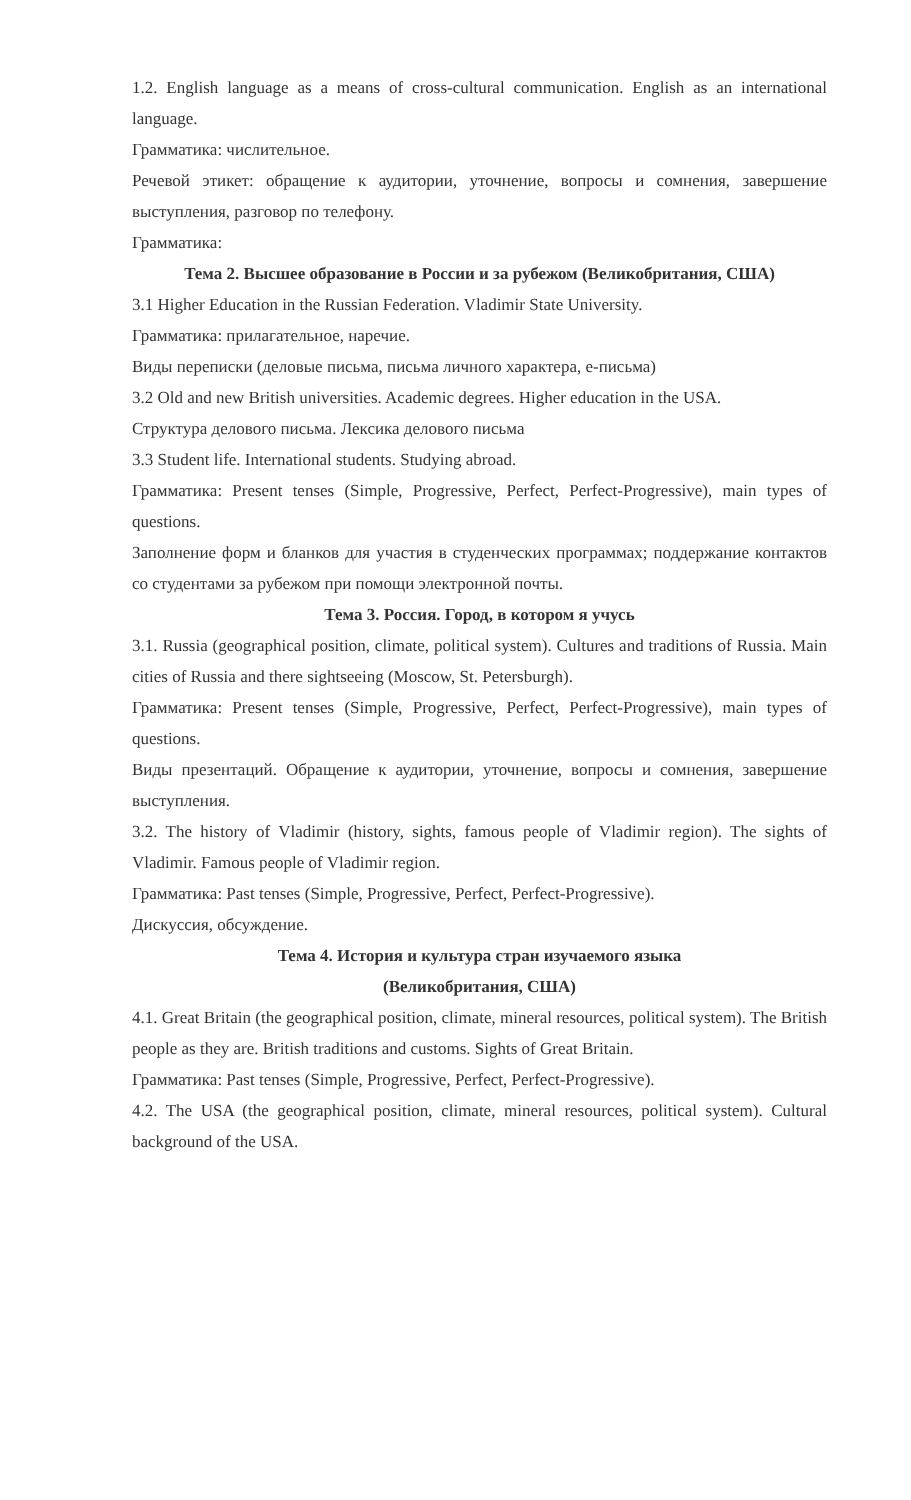1.2. English language as a means of cross-cultural communication. English as an international language.
Грамматика: числительное.
Речевой этикет: обращение к аудитории, уточнение, вопросы и сомнения, завершение выступления, разговор по телефону.
Грамматика:
Тема 2. Высшее образование в России и за рубежом (Великобритания, США)
3.1 Higher Education in the Russian Federation. Vladimir State University.
Грамматика: прилагательное, наречие.
Виды переписки (деловые письма, письма личного характера, е-письма)
3.2 Old and new British universities. Academic degrees. Higher education in the USA.
Структура делового письма. Лексика делового письма
3.3 Student life. International students. Studying abroad.
Грамматика: Present tenses (Simple, Progressive, Perfect, Perfect-Progressive), main types of questions.
Заполнение форм и бланков для участия в студенческих программах; поддержание контактов со студентами за рубежом при помощи электронной почты.
Тема 3. Россия. Город, в котором я учусь
3.1. Russia (geographical position, climate, political system). Cultures and traditions of Russia. Main cities of Russia and there sightseeing (Moscow, St. Petersburgh).
Грамматика: Present tenses (Simple, Progressive, Perfect, Perfect-Progressive), main types of questions.
Виды презентаций. Обращение к аудитории, уточнение, вопросы и сомнения, завершение выступления.
3.2. The history of Vladimir (history, sights, famous people of Vladimir region). The sights of Vladimir. Famous people of Vladimir region.
Грамматика: Past tenses (Simple, Progressive, Perfect, Perfect-Progressive).
Дискуссия, обсуждение.
Тема 4. История и культура стран изучаемого языка
(Великобритания, США)
4.1. Great Britain (the geographical position, climate, mineral resources, political system). The British people as they are. British traditions and customs. Sights of Great Britain.
Грамматика: Past tenses (Simple, Progressive, Perfect, Perfect-Progressive).
4.2. The USA (the geographical position, climate, mineral resources, political system). Cultural background of the USA.